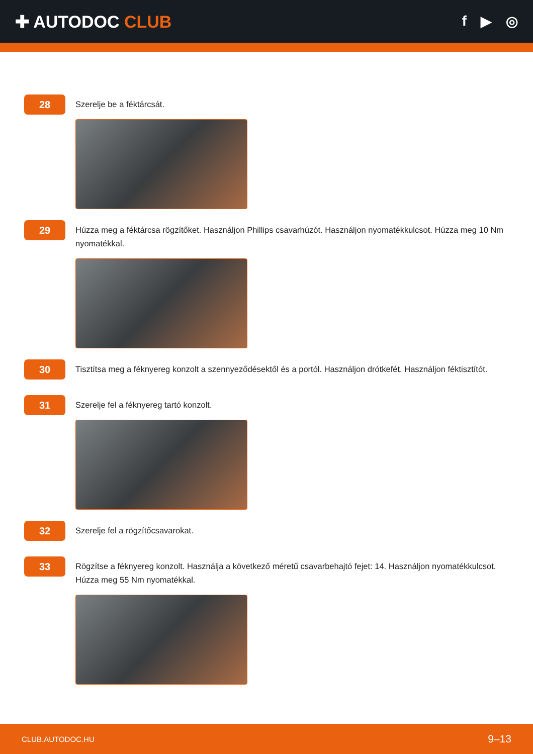✚ AUTODOC CLUB
f ▶ ◎
28
Szerelje be a féktárcsát.
29
Húzza meg a féktárcsa rögzítőket. Használjon Phillips csavarhúzót. Használjon nyomatékkulcsot. Húzza meg 10 Nm nyomatékkal.
30
Tisztítsa meg a féknyereg konzolt a szennyeződésektől és a portól. Használjon drótkefét. Használjon féktisztítót.
31
Szerelje fel a féknyereg tartó konzolt.
32
Szerelje fel a rögzítőcsavarokat.
33
Rögzítse a féknyereg konzolt. Használja a következő méretű csavarbehajtó fejet: 14. Használjon nyomatékkulcsot. Húzza meg 55 Nm nyomatékkal.
CLUB.AUTODOC.HU 9–13